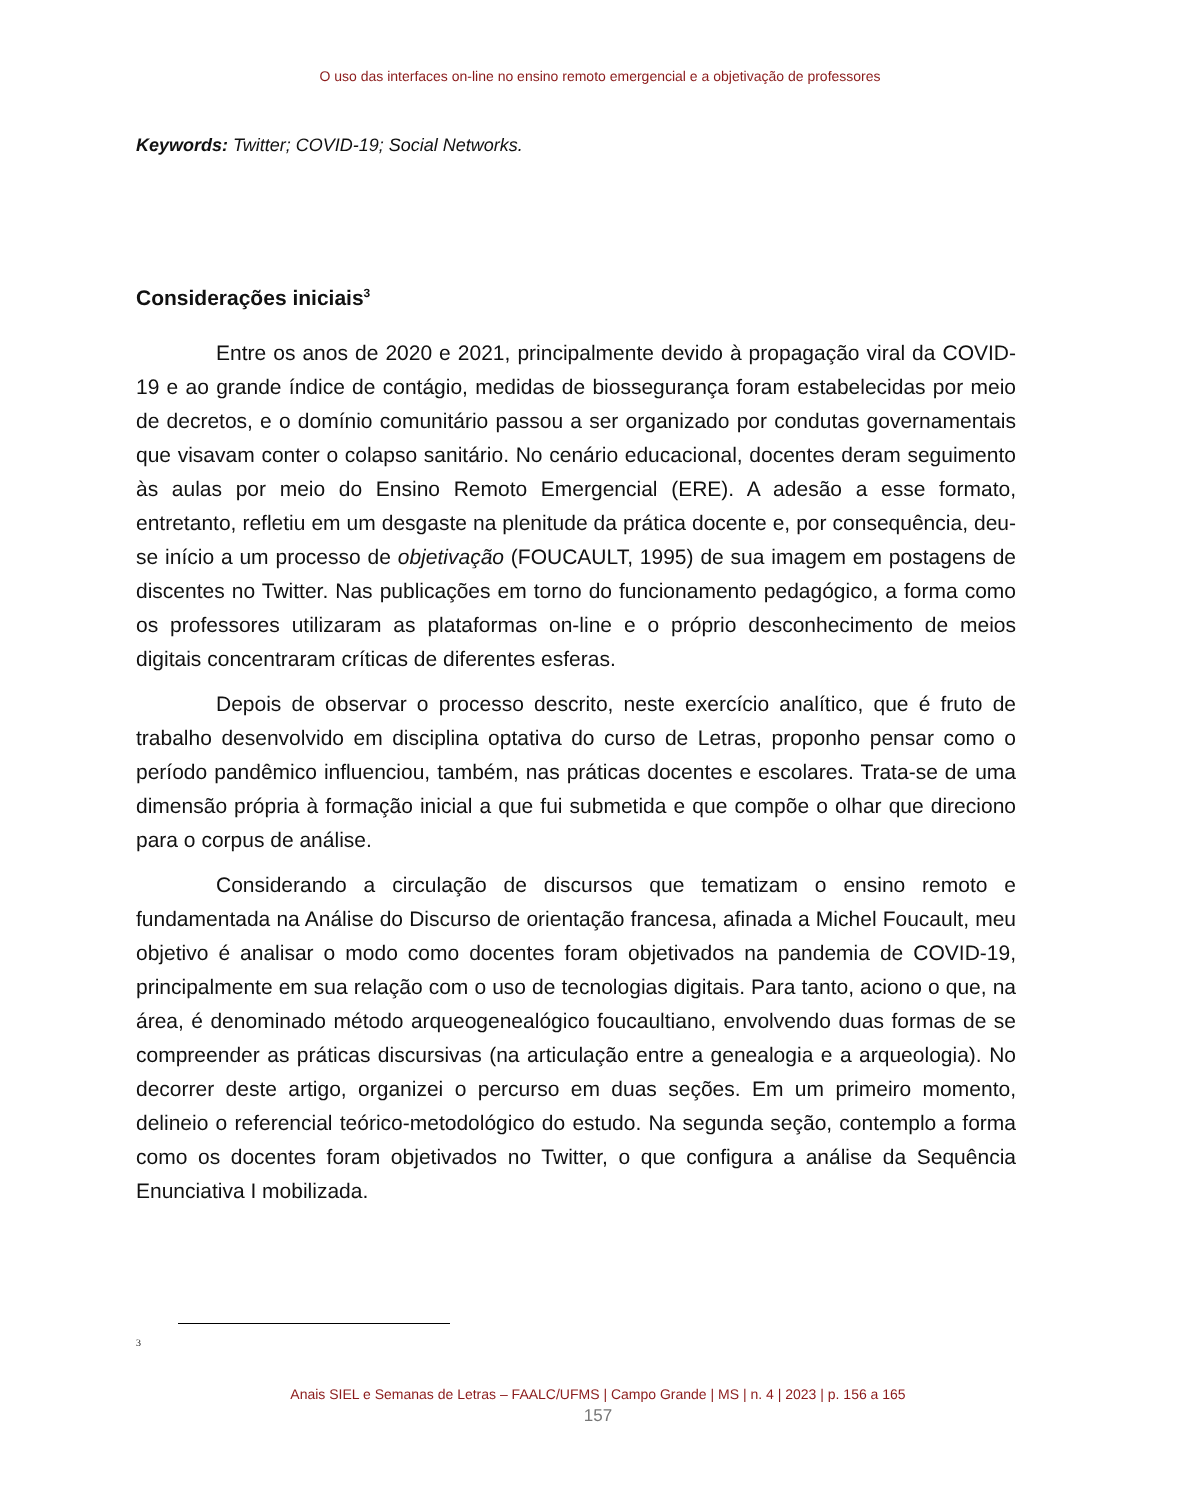O uso das interfaces on-line no ensino remoto emergencial e a objetivação de professores
Keywords: Twitter; COVID-19; Social Networks.
Considerações iniciais<sup>3</sup>
Entre os anos de 2020 e 2021, principalmente devido à propagação viral da COVID-19 e ao grande índice de contágio, medidas de biossegurança foram estabelecidas por meio de decretos, e o domínio comunitário passou a ser organizado por condutas governamentais que visavam conter o colapso sanitário. No cenário educacional, docentes deram seguimento às aulas por meio do Ensino Remoto Emergencial (ERE). A adesão a esse formato, entretanto, refletiu em um desgaste na plenitude da prática docente e, por consequência, deu-se início a um processo de objetivação (FOUCAULT, 1995) de sua imagem em postagens de discentes no Twitter. Nas publicações em torno do funcionamento pedagógico, a forma como os professores utilizaram as plataformas on-line e o próprio desconhecimento de meios digitais concentraram críticas de diferentes esferas.
Depois de observar o processo descrito, neste exercício analítico, que é fruto de trabalho desenvolvido em disciplina optativa do curso de Letras, proponho pensar como o período pandêmico influenciou, também, nas práticas docentes e escolares. Trata-se de uma dimensão própria à formação inicial a que fui submetida e que compõe o olhar que direciono para o corpus de análise.
Considerando a circulação de discursos que tematizam o ensino remoto e fundamentada na Análise do Discurso de orientação francesa, afinada a Michel Foucault, meu objetivo é analisar o modo como docentes foram objetivados na pandemia de COVID-19, principalmente em sua relação com o uso de tecnologias digitais. Para tanto, aciono o que, na área, é denominado método arqueogenealógico foucaultiano, envolvendo duas formas de se compreender as práticas discursivas (na articulação entre a genealogia e a arqueologia). No decorrer deste artigo, organizei o percurso em duas seções. Em um primeiro momento, delineio o referencial teórico-metodológico do estudo. Na segunda seção, contemplo a forma como os docentes foram objetivados no Twitter, o que configura a análise da Sequência Enunciativa I mobilizada.
3
Anais SIEL e Semanas de Letras – FAALC/UFMS | Campo Grande | MS | n. 4 | 2023 | p. 156 a 165
157